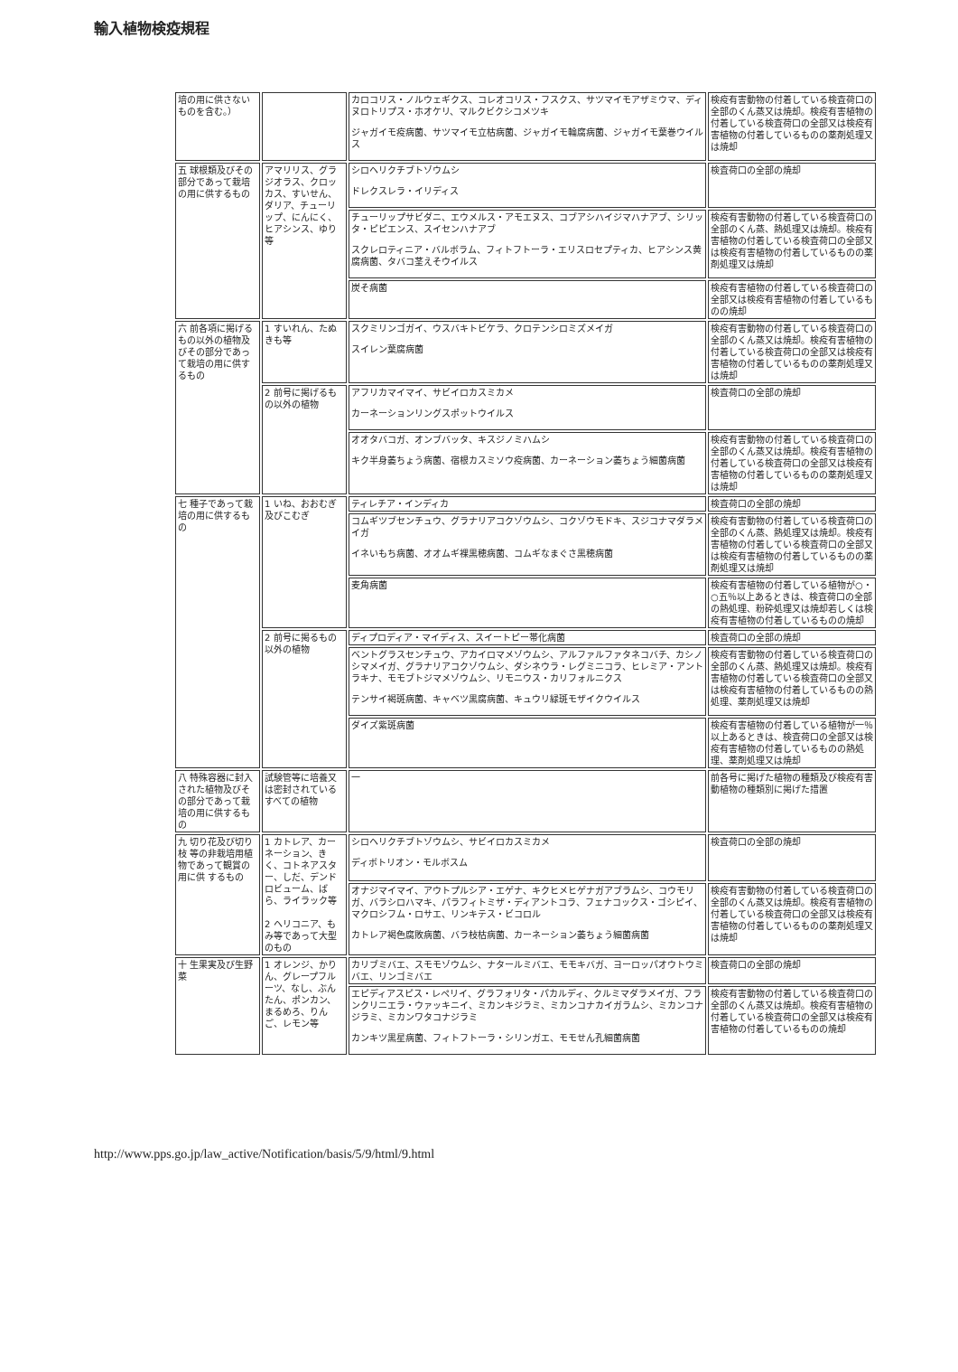輸入植物検疫規程
| 培の用に供さないものを含む。） | | カロコリス・ノルウェギクス、コレオコリス・フスクス、サツマイモアザミウマ、ディヌロトリプス・ホオケリ、マルクビクシコメツキ ジャガイモ疫病菌、サツマイモ立枯病菌、ジャガイモ輪腐病菌、ジャガイモ葉巻ウイルス | 検疫有害動物の付着している検査荷口の全部のくん蒸又は焼却。検疫有害植物の付着している検査荷口の全部又は検疫有害植物の付着しているものの薬剤処理又は焼却 |
| 五 球根類及びその部分であって栽培の用に供するもの | アマリリス、グラジオラス、クロッカス、すいせん、ダリア、チューリップ、にんにく、ヒアシンス、ゆり等 | シロヘリクチブトゾウムシ ドレクスレラ・イリディス | 検査荷口の全部の焼却 |
| | | チューリップサビダニ、エウメルス・アモエヌス、コブアシハイジマハナアブ、シリッタ・ピピエンス、スイセンハナアブ スクレロティニア・バルボラム、フィトフトーラ・エリスロセプティカ、ヒアシンス黄腐病菌、タバコ茎えそウイルス | 検疫有害動物の付着している検査荷口の全部のくん蒸、熱処理又は焼却。検疫有害植物の付着している検査荷口の全部又は検疫有害植物の付着しているものの薬剤処理又は焼却 |
| | | 炭そ病菌 | 検疫有害植物の付着している検査荷口の全部又は検疫有害植物の付着しているものの焼却 |
| 六 前各項に掲げるもの以外の植物及びその部分であって栽培の用に供するもの | 1 すいれん、たぬきも等 | スクミリンゴガイ、ウスバキトビケラ、クロテンシロミズメイガ スイレン葉腐病菌 | 検疫有害動物の付着している検査荷口の全部のくん蒸又は焼却。検疫有害植物の付着している検査荷口の全部又は検疫有害植物の付着しているものの薬剤処理又は焼却 |
| | 2 前号に掲げるもの以外の植物 | アフリカマイマイ、サビイロカスミカメ カーネーションリングスポットウイルス | 検査荷口の全部の焼却 |
| | | オオタバコガ、オンブバッタ、キスジノミハムシ キク半身萎ちょう病菌、宿根カスミソウ疫病菌、カーネーション萎ちょう細菌病菌 | 検疫有害動物の付着している検査荷口の全部のくん蒸又は焼却。検疫有害植物の付着している検査荷口の全部又は検疫有害植物の付着しているものの薬剤処理又は焼却 |
| 七 種子であって栽培の用に供するもの | 1 いね、おおむぎ及びこむぎ | ティレチア・インディカ | 検査荷口の全部の焼却 |
| | | コムギツブセンチュウ、グラナリアコクゾウムシ、コクゾウモドキ、スジコナマダラメイガ イネいもち病菌、オオムギ裸黒穂病菌、コムギなまぐさ黒穂病菌 | 検疫有害動物の付着している検査荷口の全部のくん蒸、熱処理又は焼却。検疫有害植物の付着している検査荷口の全部又は検疫有害植物の付着しているものの薬剤処理又は焼却 |
| | | 麦角病菌 | 検疫有害植物の付着している植物が○・○五％以上あるときは、検査荷口の全部の熱処理、粉砕処理又は焼却若しくは検疫有害植物の付着しているものの焼却 |
| | 2 前号に掲るもの以外の植物 | ディプロディア・マイディス、スイートピー帯化病菌 | 検査荷口の全部の焼却 |
| | | ベントグラスセンチュウ、アカイロマメゾウムシ、アルファルファタネコバチ、カシノシマメイガ、グラナリアコクゾウムシ、ダシネウラ・レグミニコラ、ヒレミア・アントラキナ、モモブトジマメゾウムシ、リモニウス・カリフォルニクス テンサイ褐斑病菌、キャベツ黒腐病菌、キュウリ緑斑モザイクウイルス | 検疫有害動物の付着している検査荷口の全部のくん蒸、熱処理又は焼却。検疫有害植物の付着している検査荷口の全部又は検疫有害植物の付着しているものの熱処理、薬剤処理又は焼却 |
| | | ダイズ紫斑病菌 | 検疫有害植物の付着している植物が一％以上あるときは、検査荷口の全部又は検疫有害植物の付着しているものの熱処理、薬剤処理又は焼却 |
| 八 特殊容器に封入された植物及びその部分であって栽培の用に供するもの | 試験管等に培養又は密封されているすべての植物 | 一 | 前各号に掲げた植物の種類及び検疫有害動植物の種類別に掲げた措置 |
| 九 切り花及び切り枝 等の非栽培用植物であって観賞の用に供 するもの | 1 カトレア、カーネーション、きく、コトネアスター、しだ、デンドロビューム、ばら、ライラック等 2 ヘリコニア、もみ等であって大型のもの | シロヘリクチブトゾウムシ、サビイロカスミカメ ディボトリオン・モルボスム | 検査荷口の全部の焼却 |
| | | オナジマイマイ、アウトプルシア・エゲナ、キクヒメヒゲナガアブラムシ、コウモリガ、バラシロハマキ、パラフィトミザ・ディアントコラ、フェナコックス・ゴシピイ、マクロシフム・ロサエ、リンキテス・ビコロル カトレア褐色腐敗病菌、バラ枝枯病菌、カーネーション萎ちょう細菌病菌 | 検疫有害動物の付着している検査荷口の全部のくん蒸又は焼却。検疫有害植物の付着している検査荷口の全部又は検疫有害植物の付着しているものの薬剤処理又は焼却 |
| 十 生果実及び生野菜 | 1 オレンジ、かり ん、グレープフル ーツ、なし、ぶん たん、ポンカン、 まるめろ、りんご、レモン等 | カリブミバエ、スモモゾウムシ、ナタールミバエ、モモキバガ、ヨーロッパオウトウミバエ、リンゴミバエ | 検査荷口の全部の焼却 |
| | | エピディアスピス・レペリイ、グラフォリタ・パカルディ、クルミマダラメイガ、フランクリニエラ・ウァッキニイ、ミカンキジラミ、ミカンコナカイガラムシ、ミカンコナジラミ、ミカンワタコナジラミ カンキツ黒星病菌、フィトフトーラ・シリンガエ、モモせん孔細菌病菌 | 検疫有害動物の付着している検査荷口の全部のくん蒸又は焼却。検疫有害植物の付着している検査荷口の全部又は検疫有害植物の付着しているものの焼却 |
http://www.pps.go.jp/law_active/Notification/basis/5/9/html/9.html